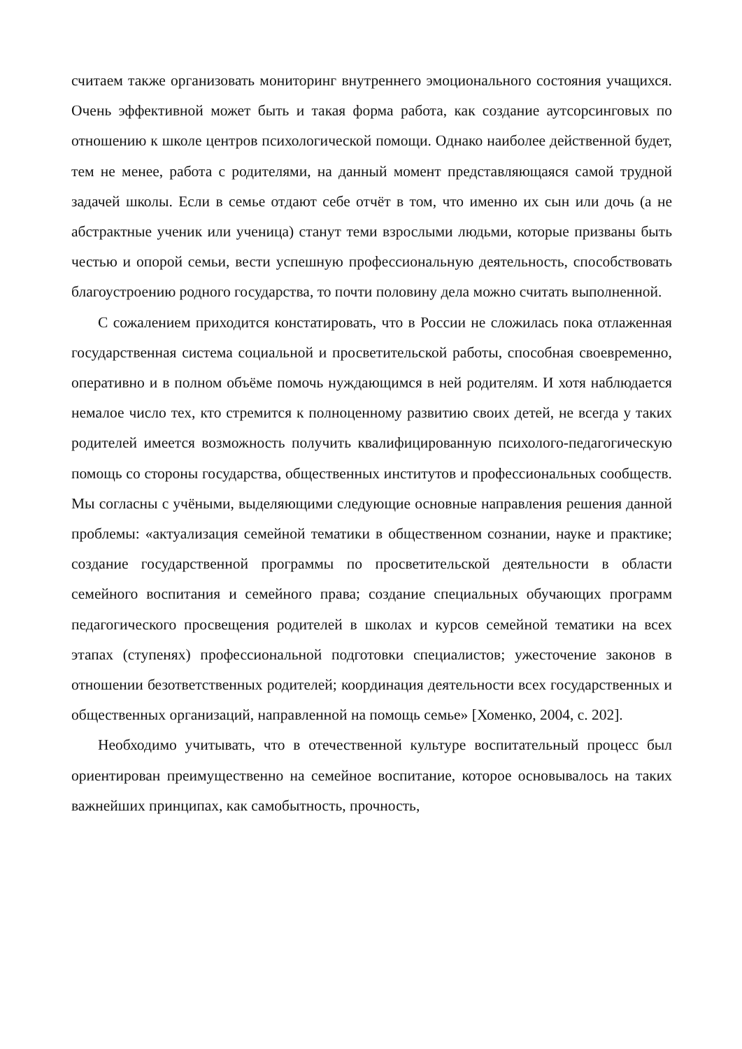считаем также организовать мониторинг внутреннего эмоционального состояния учащихся. Очень эффективной может быть и такая форма работа, как создание аутсорсинговых по отношению к школе центров психологической помощи. Однако наиболее действенной будет, тем не менее, работа с родителями, на данный момент представляющаяся самой трудной задачей школы. Если в семье отдают себе отчёт в том, что именно их сын или дочь (а не абстрактные ученик или ученица) станут теми взрослыми людьми, которые призваны быть честью и опорой семьи, вести успешную профессиональную деятельность, способствовать благоустроению родного государства, то почти половину дела можно считать выполненной.
С сожалением приходится констатировать, что в России не сложилась пока отлаженная государственная система социальной и просветительской работы, способная своевременно, оперативно и в полном объёме помочь нуждающимся в ней родителям. И хотя наблюдается немалое число тех, кто стремится к полноценному развитию своих детей, не всегда у таких родителей имеется возможность получить квалифицированную психолого-педагогическую помощь со стороны государства, общественных институтов и профессиональных сообществ. Мы согласны с учёными, выделяющими следующие основные направления решения данной проблемы: «актуализация семейной тематики в общественном сознании, науке и практике; создание государственной программы по просветительской деятельности в области семейного воспитания и семейного права; создание специальных обучающих программ педагогического просвещения родителей в школах и курсов семейной тематики на всех этапах (ступенях) профессиональной подготовки специалистов; ужесточение законов в отношении безответственных родителей; координация деятельности всех государственных и общественных организаций, направленной на помощь семье» [Хоменко, 2004, с. 202].
Необходимо учитывать, что в отечественной культуре воспитательный процесс был ориентирован преимущественно на семейное воспитание, которое основывалось на таких важнейших принципах, как самобытность, прочность,